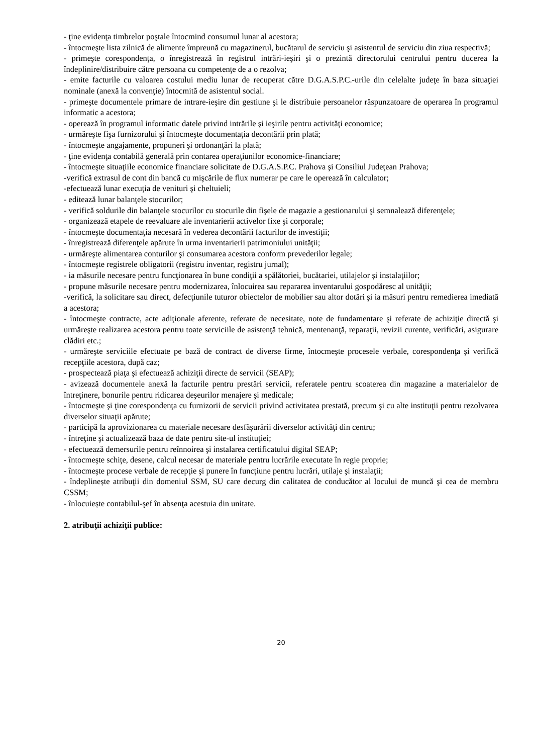- ţine evidenţa timbrelor poştale întocmind consumul lunar al acestora;
- întocmeşte lista zilnică de alimente împreună cu magazinerul, bucătarul de serviciu şi asistentul de serviciu din ziua respectivă;
- primeşte corespondenţa, o înregistrează în registrul intrări-ieşiri şi o prezintă directorului centrului pentru ducerea la îndeplinire/distribuire către persoana cu competenţe de a o rezolva;
- emite facturile cu valoarea costului mediu lunar de recuperat către D.G.A.S.P.C.-urile din celelalte judeţe în baza situaţiei nominale (anexă la convenţie) întocmită de asistentul social.
- primeşte documentele primare de intrare-ieşire din gestiune şi le distribuie persoanelor răspunzatoare de operarea în programul informatic a acestora;
- operează în programul informatic datele privind intrările şi ieşirile pentru activităţi economice;
- urmăreşte fişa furnizorului şi întocmeşte documentaţia decontării prin plată;
- întocmeşte angajamente, propuneri şi ordonanţări la plată;
- ţine evidenţa contabilă generală prin contarea operaţiunilor economice-financiare;
- întocmeşte situaţiile economice financiare solicitate de D.G.A.S.P.C. Prahova şi Consiliul Judeţean Prahova;
-verifică extrasul de cont din bancă cu mişcările de flux numerar pe care le operează în calculator;
-efectuează lunar execuţia de venituri şi cheltuieli;
- editează lunar balanţele stocurilor;
- verifică soldurile din balanţele stocurilor cu stocurile din fişele de magazie a gestionarului şi semnalează diferenţele;
- organizează etapele de reevaluare ale inventarierii activelor fixe şi corporale;
- întocmeşte documentaţia necesară în vederea decontării facturilor de investiţii;
- înregistrează diferenţele apărute în urma inventarierii patrimoniului unităţii;
- urmăreşte alimentarea conturilor şi consumarea acestora conform prevederilor legale;
- întocmeşte registrele obligatorii (registru inventar, registru jurnal);
- ia măsurile necesare pentru funcţionarea în bune condiţii a spălătoriei, bucătariei, utilajelor și instalaţiilor;
- propune măsurile necesare pentru modernizarea, înlocuirea sau repararea inventarului gospodăresc al unităţii;
-verifică, la solicitare sau direct, defecţiunile tuturor obiectelor de mobilier sau altor dotări şi ia măsuri pentru remedierea imediată a acestora;
- întocmeşte contracte, acte adiţionale aferente, referate de necesitate, note de fundamentare şi referate de achiziţie directă şi urmăreşte realizarea acestora pentru toate serviciile de asistenţă tehnică, mentenanţă, reparaţii, revizii curente, verificări, asigurare clădiri etc.;
- urmăreşte serviciile efectuate pe bază de contract de diverse firme, întocmeşte procesele verbale, corespondenţa şi verifică recepţiile acestora, după caz;
- prospectează piaţa şi efectuează achiziţii directe de servicii (SEAP);
- avizează documentele anexă la facturile pentru prestări servicii, referatele pentru scoaterea din magazine a materialelor de întreţinere, bonurile pentru ridicarea deşeurilor menajere şi medicale;
- întocmeşte şi ţine corespondenţa cu furnizorii de servicii privind activitatea prestată, precum şi cu alte instituţii pentru rezolvarea diverselor situaţii apărute;
- participă la aprovizionarea cu materiale necesare desfăşurării diverselor activităţi din centru;
- întreţine şi actualizează baza de date pentru site-ul instituţiei;
- efectuează demersurile pentru reînnoirea şi instalarea certificatului digital SEAP;
- întocmeşte schiţe, desene, calcul necesar de materiale pentru lucrările executate în regie proprie;
- întocmeşte procese verbale de recepţie şi punere în funcţiune pentru lucrări, utilaje şi instalaţii;
- îndeplinește atribuţii din domeniul SSM, SU care decurg din calitatea de conducător al locului de muncă şi cea de membru CSSM;
- înlocuiește contabilul-şef în absenţa acestuia din unitate.
2. atribuţii achiziţii publice:
20